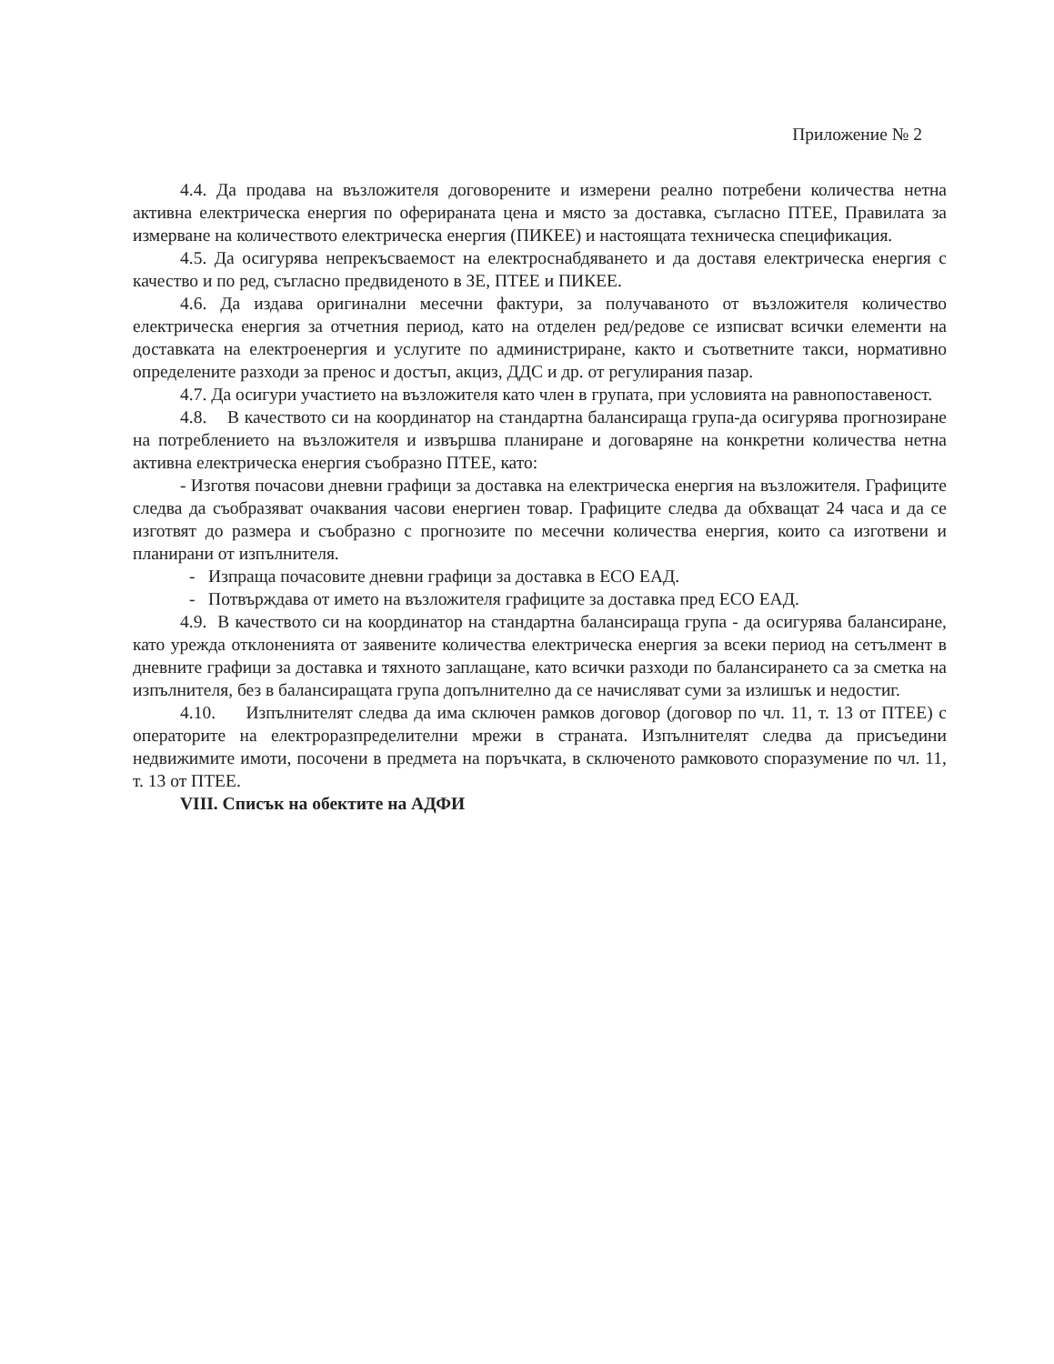Приложение № 2
4.4. Да продава на възложителя договорените и измерени реално потребени количества нетна активна електрическа енергия по оферираната цена и място за доставка, съгласно ПТЕЕ, Правилата за измерване на количеството електрическа енергия (ПИКЕЕ) и настоящата техническа спецификация.
4.5. Да осигурява непрекъсваемост на електроснабдяването и да доставя електрическа енергия с качество и по ред, съгласно предвиденото в ЗЕ, ПТЕЕ и ПИКЕЕ.
4.6. Да издава оригинални месечни фактури, за получаваното от възложителя количество електрическа енергия за отчетния период, като на отделен ред/редове се изписват всички елементи на доставката на електроенергия и услугите по администриране, както и съответните такси, нормативно определените разходи за пренос и достъп, акциз, ДДС и др. от регулирания пазар.
4.7. Да осигури участието на възложителя като член в групата, при условията на равнопоставеност.
4.8. В качеството си на координатор на стандартна балансираща група-да осигурява прогнозиране на потреблението на възложителя и извършва планиране и договаряне на конкретни количества нетна активна електрическа енергия съобразно ПТЕЕ, като:
- Изготвя почасови дневни графици за доставка на електрическа енергия на възложителя. Графиците следва да съобразяват очаквания часови енергиен товар. Графиците следва да обхващат 24 часа и да се изготвят до размера и съобразно с прогнозите по месечни количества енергия, които са изготвени и планирани от изпълнителя.
- Изпраща почасовите дневни графици за доставка в ЕСО ЕАД.
- Потвърждава от името на възложителя графиците за доставка пред ЕСО ЕАД.
4.9. В качеството си на координатор на стандартна балансираща група - да осигурява балансиране, като урежда отклоненията от заявените количества електрическа енергия за всеки период на сетълмент в дневните графици за доставка и тяхното заплащане, като всички разходи по балансирането са за сметка на изпълнителя, без в балансиращата група допълнително да се начисляват суми за излишък и недостиг.
4.10. Изпълнителят следва да има сключен рамков договор (договор по чл. 11, т. 13 от ПТЕЕ) с операторите на електроразпределителни мрежи в страната. Изпълнителят следва да присъедини недвижимите имоти, посочени в предмета на поръчката, в сключеното рамковото споразумение по чл. 11, т. 13 от ПТЕЕ.
VIII. Списък на обектите на АДФИ